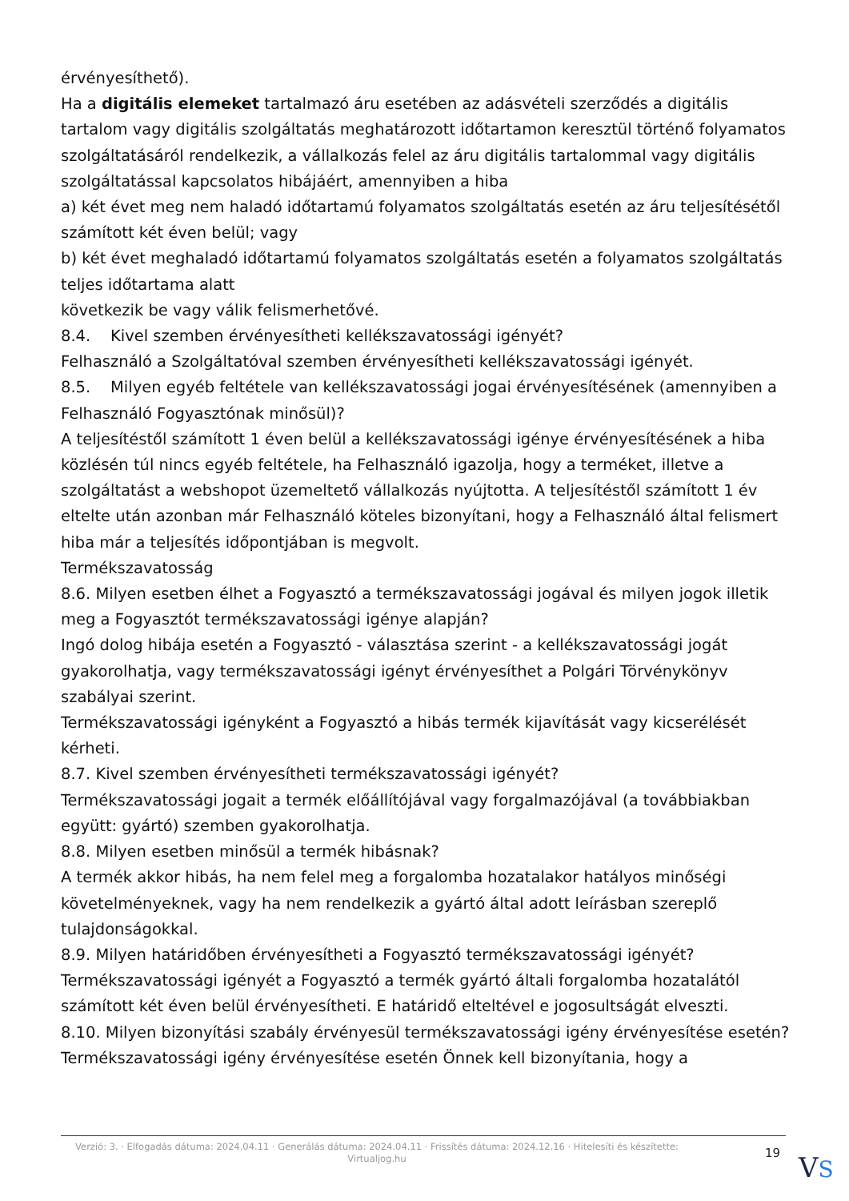érvényesíthető).
Ha a digitális elemeket tartalmazó áru esetében az adásvételi szerződés a digitális tartalom vagy digitális szolgáltatás meghatározott időtartamon keresztül történő folyamatos szolgáltatásáról rendelkezik, a vállalkozás felel az áru digitális tartalommal vagy digitális szolgáltatással kapcsolatos hibájáért, amennyiben a hiba
a) két évet meg nem haladó időtartamú folyamatos szolgáltatás esetén az áru teljesítésétől számított két éven belül; vagy
b) két évet meghaladó időtartamú folyamatos szolgáltatás esetén a folyamatos szolgáltatás teljes időtartama alatt
következik be vagy válik felismerhetővé.
8.4. Kivel szemben érvényesítheti kellékszavatossági igényét?
Felhasználó a Szolgáltatóval szemben érvényesítheti kellékszavatossági igényét.
8.5. Milyen egyéb feltétele van kellékszavatossági jogai érvényesítésének (amennyiben a Felhasználó Fogyasztónak minősül)?
A teljesítéstől számított 1 éven belül a kellékszavatossági igénye érvényesítésének a hiba közlésén túl nincs egyéb feltétele, ha Felhasználó igazolja, hogy a terméket, illetve a szolgáltatást a webshopot üzemeltető vállalkozás nyújtotta. A teljesítéstől számított 1 év eltelte után azonban már Felhasználó köteles bizonyítani, hogy a Felhasználó által felismert hiba már a teljesítés időpontjában is megvolt.
Termékszavatosság
8.6. Milyen esetben élhet a Fogyasztó a termékszavatossági jogával és milyen jogok illetik meg a Fogyasztót termékszavatossági igénye alapján?
Ingó dolog hibája esetén a Fogyasztó - választása szerint - a kellékszavatossági jogát gyakorolhatja, vagy termékszavatossági igényt érvényesíthet a Polgári Törvénykönyv szabályai szerint.
Termékszavatossági igényként a Fogyasztó a hibás termék kijavítását vagy kicserélését kérheti.
8.7. Kivel szemben érvényesítheti termékszavatossági igényét?
Termékszavatossági jogait a termék előállítójával vagy forgalmazójával (a továbbiakban együtt: gyártó) szemben gyakorolhatja.
8.8. Milyen esetben minősül a termék hibásnak?
A termék akkor hibás, ha nem felel meg a forgalomba hozatalakor hatályos minőségi követelményeknek, vagy ha nem rendelkezik a gyártó által adott leírásban szereplő tulajdonságokkal.
8.9. Milyen határidőben érvényesítheti a Fogyasztó termékszavatossági igényét?
Termékszavatossági igényét a Fogyasztó a termék gyártó általi forgalomba hozatalától számított két éven belül érvényesítheti. E határidő elteltével e jogosultságát elveszti.
8.10. Milyen bizonyítási szabály érvényesül termékszavatossági igény érvényesítése esetén?
Termékszavatossági igény érvényesítése esetén Önnek kell bizonyítania, hogy a
Verzió: 3. · Elfogadás dátuma: 2024.04.11 · Generálás dátuma: 2024.04.11 · Frissítés dátuma: 2024.12.16 · Hitelesíti és készítette: Virtualjog.hu
19
VS